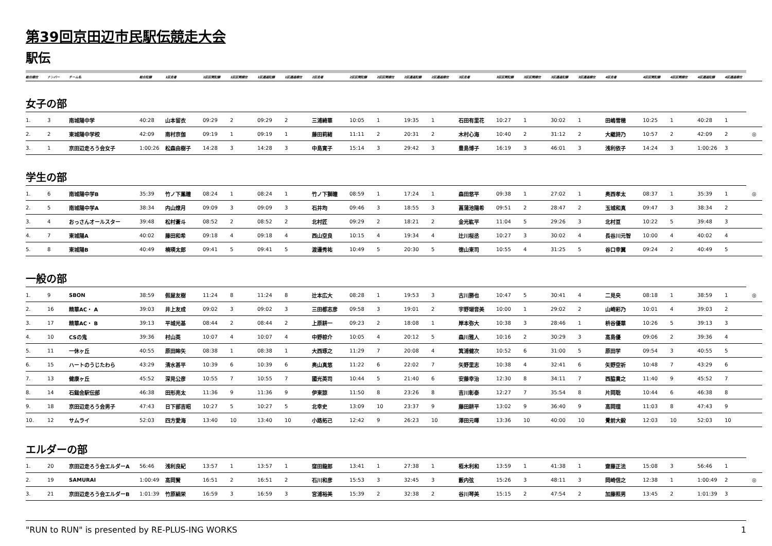第39回京田辺市民駅伝競走大会
駅伝
| 総合順位 | ナンバー | チーム名 | 総合記録 | 1区走者 | 1区区間記録 | 1区区間順位 | 1区通過記録 | 1区通過順位 | 2区走者 | 2区区間記録 | 2区区間順位 | 2区通過記録 | 2区通過順位 | 3区走者 | 3区区間記録 | 3区区間順位 | 3区通過記録 | 3区通過順位 | 4区走者 | 4区区間記録 | 4区区間順位 | 4区通過記録 | 4区通過順位 | |
| --- | --- | --- | --- | --- | --- | --- | --- | --- | --- | --- | --- | --- | --- | --- | --- | --- | --- | --- | --- | --- | --- | --- | --- | --- |
女子の部
| 1. | 3 | 南城陽中学 | 40:28 | 山本留衣 | 09:29 | 2 | 09:29 | 2 | 三浦綺華 | 10:05 | 1 | 19:35 | 1 | 石田有里花 | 10:27 | 1 | 30:02 | 1 | 田嶋雪穂 | 10:25 | 1 | 40:28 | 1 | |
| 2. | 2 | 東城陽中学校 | 42:09 | 南村京伽 | 09:19 | 1 | 09:19 | 1 | 藤田莉緒 | 11:11 | 2 | 20:31 | 2 | 木村心海 | 10:40 | 2 | 31:12 | 2 | 大継詩乃 | 10:57 | 2 | 42:09 | 2 | ◎ |
| 3. | 1 | 京田辺走ろう会女子 | 1:00:26 | 松森由樹子 | 14:28 | 3 | 14:28 | 3 | 中島寛子 | 15:14 | 3 | 29:42 | 3 | 豊島博子 | 16:19 | 3 | 46:01 | 3 | 浅利依子 | 14:24 | 3 | 1:00:26 | 3 | |
学生の部
| 1. | 6 | 南城陽中学B | 35:39 | 竹ノ下鳳瞳 | 08:24 | 1 | 08:24 | 1 | 竹ノ下獅瞳 | 08:59 | 1 | 17:24 | 1 | 森田悠平 | 09:38 | 1 | 27:02 | 1 | 奥西孝太 | 08:37 | 1 | 35:39 | 1 | ◎ |
| 2. | 5 | 南城陽中学A | 38:34 | 内山燎月 | 09:09 | 3 | 09:09 | 3 | 石井均 | 09:46 | 3 | 18:55 | 3 | 菖蒲池陽希 | 09:51 | 2 | 28:47 | 2 | 玉城和真 | 09:47 | 3 | 38:34 | 2 | |
| 3. | 4 | おっさんオールスター | 39:48 | 松村蒼斗 | 08:52 | 2 | 08:52 | 2 | 北村匠 | 09:29 | 2 | 18:21 | 2 | 金光紘平 | 11:04 | 5 | 29:26 | 3 | 北村亘 | 10:22 | 5 | 39:48 | 3 | |
| 4. | 7 | 東城陽A | 40:02 | 藤田和希 | 09:18 | 4 | 09:18 | 4 | 西山空良 | 10:15 | 4 | 19:34 | 4 | 辻川桜丞 | 10:27 | 3 | 30:02 | 4 | 長谷川元智 | 10:00 | 4 | 40:02 | 4 | |
| 5. | 8 | 東城陽B | 40:49 | 楠瑛太郎 | 09:41 | 5 | 09:41 | 5 | 渡邊秀祐 | 10:49 | 5 | 20:30 | 5 | 徳山東司 | 10:55 | 4 | 31:25 | 5 | 谷口幸翼 | 09:24 | 2 | 40:49 | 5 | |
一般の部
| 1. | 9 | SBON | 38:59 | 假屋友樹 | 11:24 | 8 | 11:24 | 8 | 辻本広大 | 08:28 | 1 | 19:53 | 3 | 古川勝也 | 10:47 | 5 | 30:41 | 4 | 二見央 | 08:18 | 1 | 38:59 | 1 | ◎ |
| 2. | 16 | 精華AC・ A | 39:03 | 井上友成 | 09:02 | 3 | 09:02 | 3 | 三田都志彦 | 09:58 | 3 | 19:01 | 2 | 宇野瑚音美 | 10:00 | 1 | 29:02 | 2 | 山崎彩乃 | 10:01 | 4 | 39:03 | 2 | |
| 3. | 17 | 精華AC・ B | 39:13 | 平城光基 | 08:44 | 2 | 08:44 | 2 | 上原耕一 | 09:23 | 2 | 18:08 | 1 | 岸本弥大 | 10:38 | 3 | 28:46 | 1 | 枡谷優華 | 10:26 | 5 | 39:13 | 3 | |
| 4. | 10 | CSの鬼 | 39:36 | 村山英 | 10:07 | 4 | 10:07 | 4 | 中野椋介 | 10:05 | 4 | 20:12 | 5 | 森川雅人 | 10:16 | 2 | 30:29 | 3 | 高島優 | 09:06 | 2 | 39:36 | 4 | |
| 5. | 11 | 一休ヶ丘 | 40:55 | 原田眸矢 | 08:38 | 1 | 08:38 | 1 | 大西琢之 | 11:29 | 7 | 20:08 | 4 | 箕浦健次 | 10:52 | 6 | 31:00 | 5 | 原田学 | 09:54 | 3 | 40:55 | 5 | |
| 6. | 15 | ハートのうじたわら | 43:29 | 清水甚平 | 10:39 | 6 | 10:39 | 6 | 奥山真悠 | 11:22 | 6 | 22:02 | 7 | 矢野里志 | 10:38 | 4 | 32:41 | 6 | 矢野空祈 | 10:48 | 7 | 43:29 | 6 | |
| 7. | 13 | 健康ヶ丘 | 45:52 | 深見公彦 | 10:55 | 7 | 10:55 | 7 | 國光英司 | 10:44 | 5 | 21:40 | 6 | 安藤幸治 | 12:30 | 8 | 34:11 | 7 | 西脇貴之 | 11:40 | 9 | 45:52 | 7 | |
| 8. | 14 | 石鎚会駅伝部 | 46:38 | 田形亮太 | 11:36 | 9 | 11:36 | 9 | 伊東諒 | 11:50 | 8 | 23:26 | 8 | 吉川彰泰 | 12:27 | 7 | 35:54 | 8 | 片岡聡 | 10:44 | 6 | 46:38 | 8 | |
| 9. | 18 | 京田辺走ろう会男子 | 47:43 | 日下部吉昭 | 10:27 | 5 | 10:27 | 5 | 北幸史 | 13:09 | 10 | 23:37 | 9 | 藤田耕平 | 13:02 | 9 | 36:40 | 9 | 高岡理 | 11:03 | 8 | 47:43 | 9 | |
| 10. | 12 | サムライ | 52:03 | 四方愛海 | 13:40 | 10 | 13:40 | 10 | 小路拓己 | 12:42 | 9 | 26:23 | 10 | 澤田元暉 | 13:36 | 10 | 40:00 | 10 | 覺前大毅 | 12:03 | 10 | 52:03 | 10 | |
エルダーの部
| 1. | 20 | 京田辺走ろう会エルダーA | 56:46 | 浅利良紀 | 13:57 | 1 | 13:57 | 1 | 窪田龍郎 | 13:41 | 1 | 27:38 | 1 | 栢木利和 | 13:59 | 1 | 41:38 | 1 | 齋藤正法 | 15:08 | 3 | 56:46 | 1 | |
| 2. | 19 | SAMURAI | 1:00:49 | 高岡賢 | 16:51 | 2 | 16:51 | 2 | 石川和彦 | 15:53 | 3 | 32:45 | 3 | 藪内弦 | 15:26 | 3 | 48:11 | 3 | 岡崎信之 | 12:38 | 1 | 1:00:49 | 2 | ◎ |
| 3. | 21 | 京田辺走ろう会エルダーB | 1:01:39 | 竹原絹栄 | 16:59 | 3 | 16:59 | 3 | 宮浦裕美 | 15:39 | 2 | 32:38 | 2 | 谷川琴美 | 15:15 | 2 | 47:54 | 2 | 加藤照男 | 13:45 | 2 | 1:01:39 | 3 | |
"RUN to RUN" is presented by RE-PLUS-ING WORKS 1